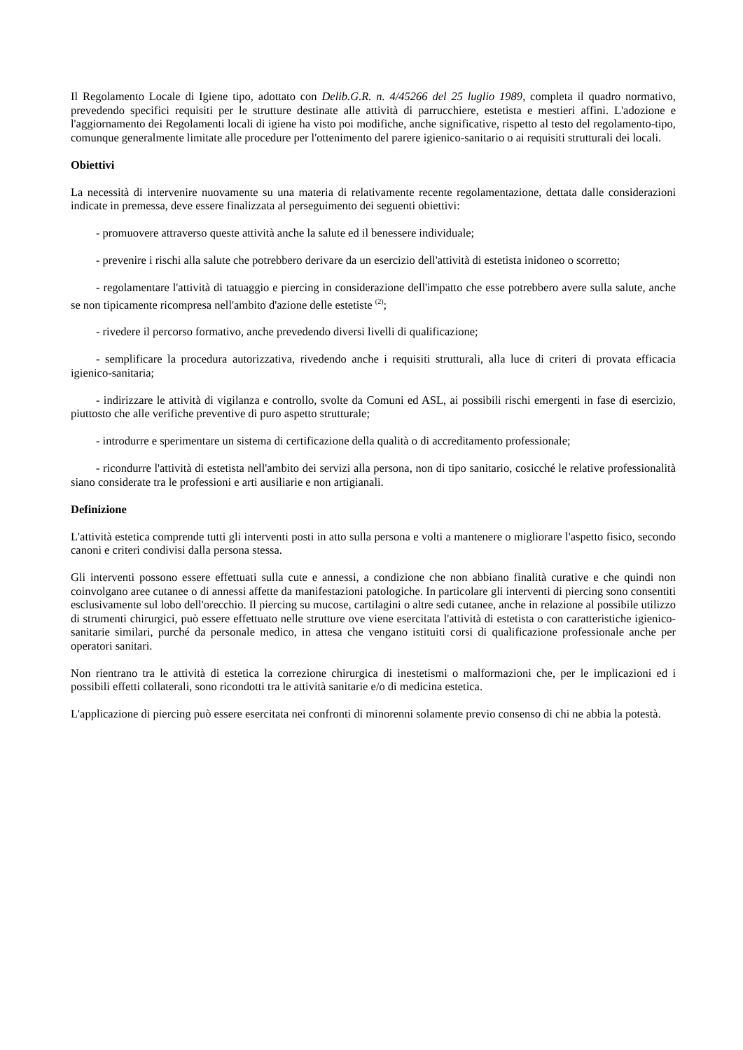Il Regolamento Locale di Igiene tipo, adottato con Delib.G.R. n. 4/45266 del 25 luglio 1989, completa il quadro normativo, prevedendo specifici requisiti per le strutture destinate alle attività di parrucchiere, estetista e mestieri affini. L'adozione e l'aggiornamento dei Regolamenti locali di igiene ha visto poi modifiche, anche significative, rispetto al testo del regolamento-tipo, comunque generalmente limitate alle procedure per l'ottenimento del parere igienico-sanitario o ai requisiti strutturali dei locali.
Obiettivi
La necessità di intervenire nuovamente su una materia di relativamente recente regolamentazione, dettata dalle considerazioni indicate in premessa, deve essere finalizzata al perseguimento dei seguenti obiettivi:
- promuovere attraverso queste attività anche la salute ed il benessere individuale;
- prevenire i rischi alla salute che potrebbero derivare da un esercizio dell'attività di estetista inidoneo o scorretto;
- regolamentare l'attività di tatuaggio e piercing in considerazione dell'impatto che esse potrebbero avere sulla salute, anche se non tipicamente ricompresa nell'ambito d'azione delle estetiste <sup>(2)</sup>;
- rivedere il percorso formativo, anche prevedendo diversi livelli di qualificazione;
- semplificare la procedura autorizzativa, rivedendo anche i requisiti strutturali, alla luce di criteri di provata efficacia igienico-sanitaria;
- indirizzare le attività di vigilanza e controllo, svolte da Comuni ed ASL, ai possibili rischi emergenti in fase di esercizio, piuttosto che alle verifiche preventive di puro aspetto strutturale;
- introdurre e sperimentare un sistema di certificazione della qualità o di accreditamento professionale;
- ricondurre l'attività di estetista nell'ambito dei servizi alla persona, non di tipo sanitario, cosicché le relative professionalità siano considerate tra le professioni e arti ausiliarie e non artigianali.
Definizione
L'attività estetica comprende tutti gli interventi posti in atto sulla persona e volti a mantenere o migliorare l'aspetto fisico, secondo canoni e criteri condivisi dalla persona stessa.
Gli interventi possono essere effettuati sulla cute e annessi, a condizione che non abbiano finalità curative e che quindi non coinvolgano aree cutanee o di annessi affette da manifestazioni patologiche. In particolare gli interventi di piercing sono consentiti esclusivamente sul lobo dell'orecchio. Il piercing su mucose, cartilagini o altre sedi cutanee, anche in relazione al possibile utilizzo di strumenti chirurgici, può essere effettuato nelle strutture ove viene esercitata l'attività di estetista o con caratteristiche igienico-sanitarie similari, purché da personale medico, in attesa che vengano istituiti corsi di qualificazione professionale anche per operatori sanitari.
Non rientrano tra le attività di estetica la correzione chirurgica di inestetismi o malformazioni che, per le implicazioni ed i possibili effetti collaterali, sono ricondotti tra le attività sanitarie e/o di medicina estetica.
L'applicazione di piercing può essere esercitata nei confronti di minorenni solamente previo consenso di chi ne abbia la potestà.